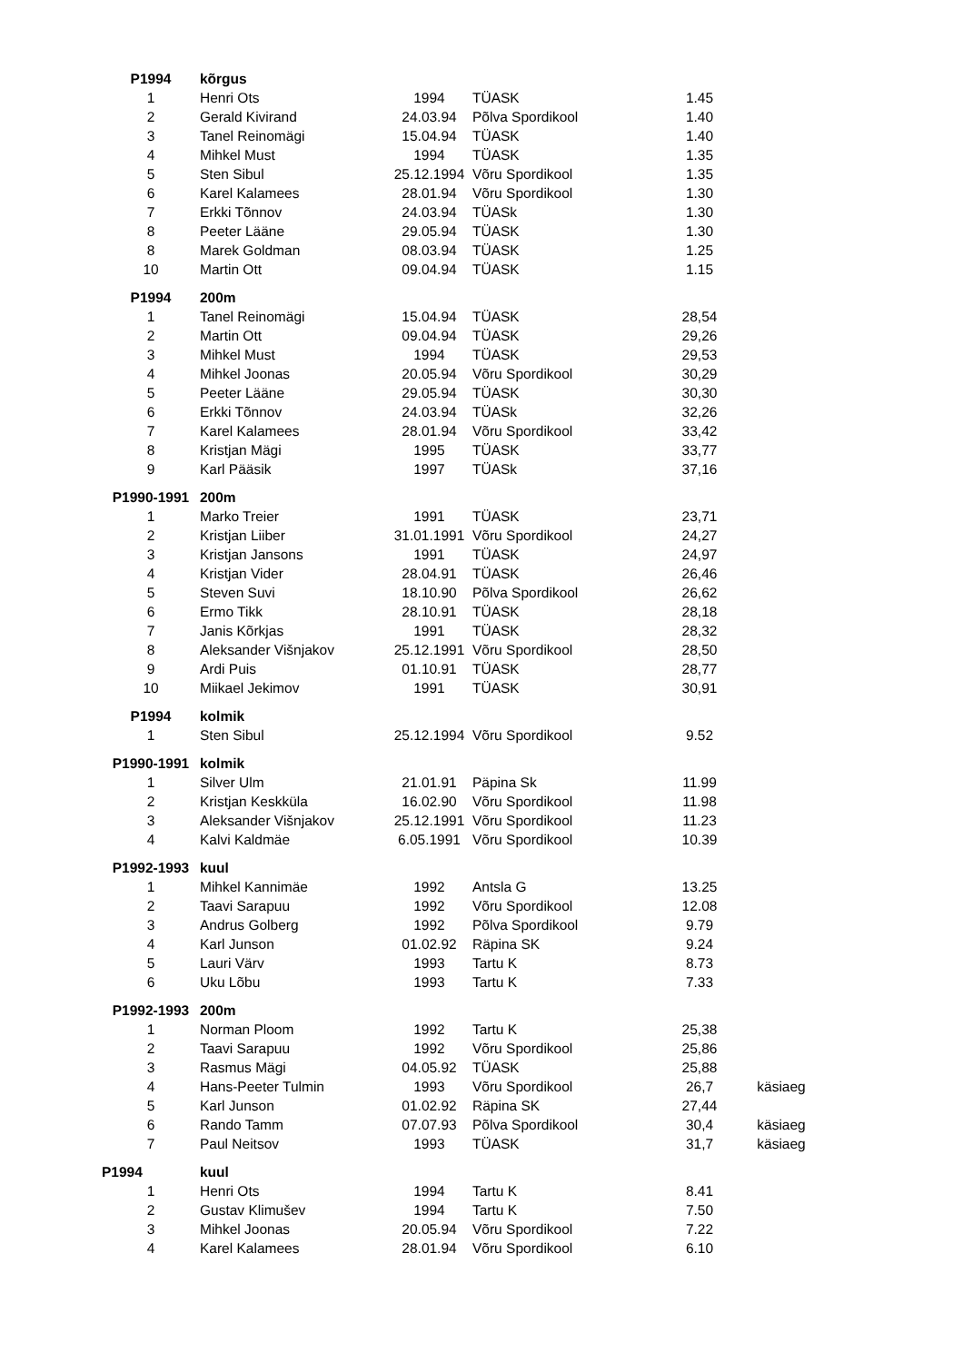| P1994 | kõrgus | | | | |
| 1 | Henri Ots | 1994 | TÜASK | 1.45 | |
| 2 | Gerald Kivirand | 24.03.94 | Põlva Spordikool | 1.40 | |
| 3 | Tanel Reinomägi | 15.04.94 | TÜASK | 1.40 | |
| 4 | Mihkel Must | 1994 | TÜASK | 1.35 | |
| 5 | Sten Sibul | 25.12.1994 | Võru Spordikool | 1.35 | |
| 6 | Karel Kalamees | 28.01.94 | Võru Spordikool | 1.30 | |
| 7 | Erkki Tõnnov | 24.03.94 | TÜASk | 1.30 | |
| 8 | Peeter Lääne | 29.05.94 | TÜASK | 1.30 | |
| 8 | Marek Goldman | 08.03.94 | TÜASK | 1.25 | |
| 10 | Martin Ott | 09.04.94 | TÜASK | 1.15 | |
| P1994 | 200m | | | | |
| 1 | Tanel Reinomägi | 15.04.94 | TÜASK | 28,54 | |
| 2 | Martin Ott | 09.04.94 | TÜASK | 29,26 | |
| 3 | Mihkel Must | 1994 | TÜASK | 29,53 | |
| 4 | Mihkel Joonas | 20.05.94 | Võru Spordikool | 30,29 | |
| 5 | Peeter Lääne | 29.05.94 | TÜASK | 30,30 | |
| 6 | Erkki Tõnnov | 24.03.94 | TÜASk | 32,26 | |
| 7 | Karel Kalamees | 28.01.94 | Võru Spordikool | 33,42 | |
| 8 | Kristjan Mägi | 1995 | TÜASK | 33,77 | |
| 9 | Karl Pääsik | 1997 | TÜASk | 37,16 | |
| P1990-1991 | 200m | | | | |
| 1 | Marko Treier | 1991 | TÜASK | 23,71 | |
| 2 | Kristjan Liiber | 31.01.1991 | Võru Spordikool | 24,27 | |
| 3 | Kristjan Jansons | 1991 | TÜASK | 24,97 | |
| 4 | Kristjan Vider | 28.04.91 | TÜASK | 26,46 | |
| 5 | Steven Suvi | 18.10.90 | Põlva Spordikool | 26,62 | |
| 6 | Ermo Tikk | 28.10.91 | TÜASK | 28,18 | |
| 7 | Janis Kõrkjas | 1991 | TÜASK | 28,32 | |
| 8 | Aleksander Višnjakov | 25.12.1991 | Võru Spordikool | 28,50 | |
| 9 | Ardi Puis | 01.10.91 | TÜASK | 28,77 | |
| 10 | Miikael Jekimov | 1991 | TÜASK | 30,91 | |
| P1994 | kolmik | | | | |
| 1 | Sten Sibul | 25.12.1994 | Võru Spordikool | 9.52 | |
| P1990-1991 | kolmik | | | | |
| 1 | Silver Ulm | 21.01.91 | Päpina Sk | 11.99 | |
| 2 | Kristjan Keskküla | 16.02.90 | Võru Spordikool | 11.98 | |
| 3 | Aleksander Višnjakov | 25.12.1991 | Võru Spordikool | 11.23 | |
| 4 | Kalvi Kaldmäe | 6.05.1991 | Võru Spordikool | 10.39 | |
| P1992-1993 | kuul | | | | |
| 1 | Mihkel Kannimäe | 1992 | Antsla G | 13.25 | |
| 2 | Taavi Sarapuu | 1992 | Võru Spordikool | 12.08 | |
| 3 | Andrus Golberg | 1992 | Põlva Spordikool | 9.79 | |
| 4 | Karl Junson | 01.02.92 | Räpina SK | 9.24 | |
| 5 | Lauri Värv | 1993 | Tartu K | 8.73 | |
| 6 | Uku Lõbu | 1993 | Tartu K | 7.33 | |
| P1992-1993 | 200m | | | | |
| 1 | Norman Ploom | 1992 | Tartu K | 25,38 | |
| 2 | Taavi Sarapuu | 1992 | Võru Spordikool | 25,86 | |
| 3 | Rasmus Mägi | 04.05.92 | TÜASK | 25,88 | |
| 4 | Hans-Peeter Tulmin | 1993 | Võru Spordikool | 26,7 | käsiaeg |
| 5 | Karl Junson | 01.02.92 | Räpina SK | 27,44 | |
| 6 | Rando Tamm | 07.07.93 | Põlva Spordikool | 30,4 | käsiaeg |
| 7 | Paul Neitsov | 1993 | TÜASK | 31,7 | käsiaeg |
| P1994 | kuul | | | | |
| 1 | Henri Ots | 1994 | Tartu K | 8.41 | |
| 2 | Gustav Klimušev | 1994 | Tartu K | 7.50 | |
| 3 | Mihkel Joonas | 20.05.94 | Võru Spordikool | 7.22 | |
| 4 | Karel Kalamees | 28.01.94 | Võru Spordikool | 6.10 | |